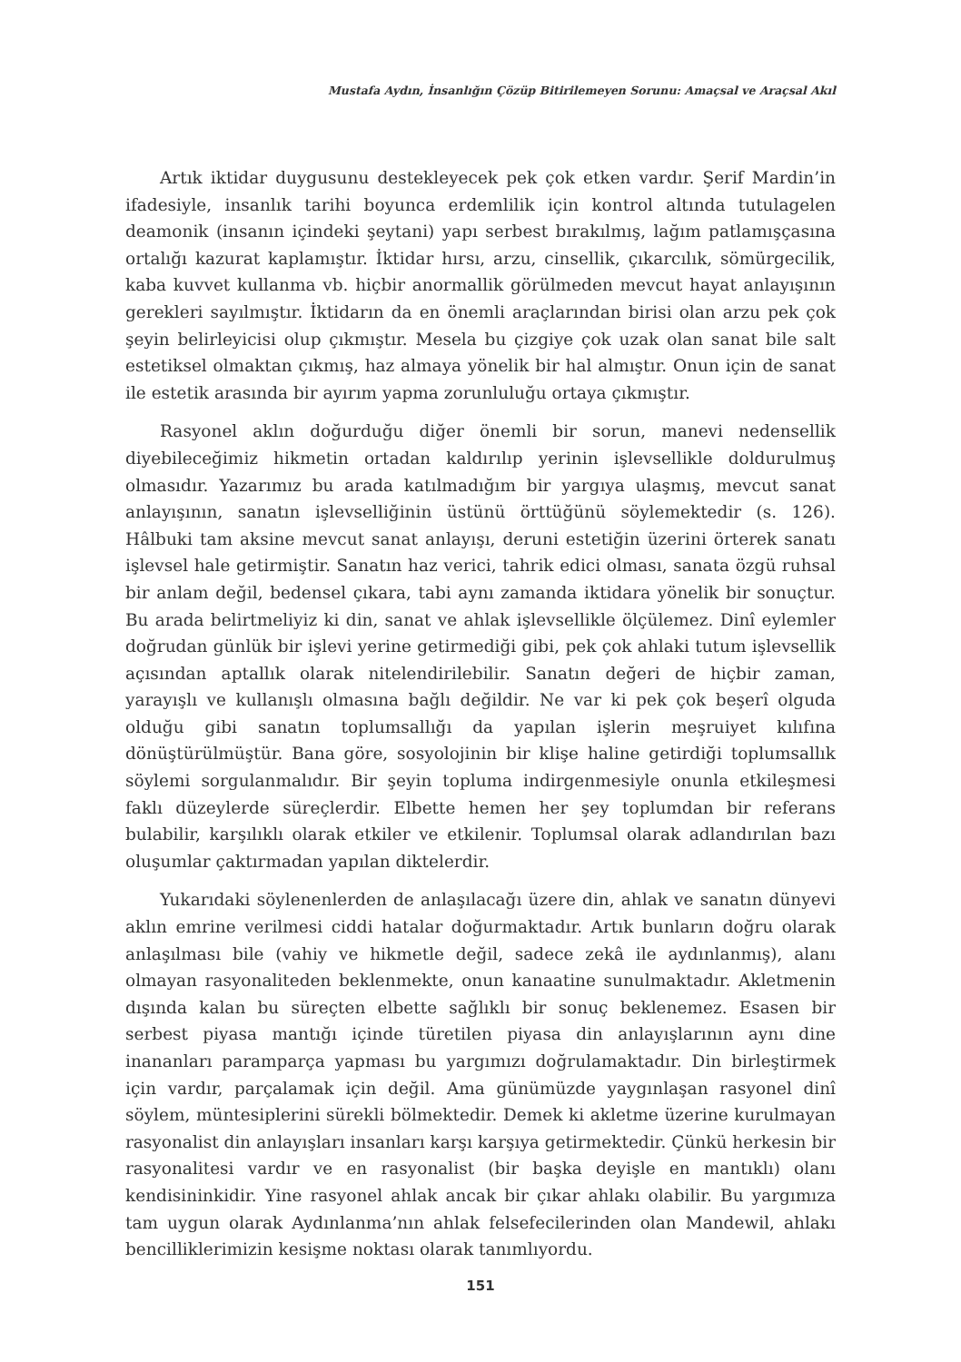Mustafa Aydın, İnsanlığın Çözüp Bitirilemeyen Sorunu: Amaçsal ve Araçsal Akıl
Artık iktidar duygusunu destekleyecek pek çok etken vardır. Şerif Mardin’in ifadesiyle, insanlık tarihi boyunca erdemlilik için kontrol altında tutulagelen deamonik (insanın içindeki şeytani) yapı serbest bırakılmış, lağım patlamışçasına ortalığı kazurat kaplamıştır. İktidar hırsı, arzu, cinsellik, çıkarcılık, sömürgecilik, kaba kuvvet kullanma vb. hiçbir anormallik görülmeden mevcut hayat anlayışının gerekleri sayılmıştır. İktidarın da en önemli araçlarından birisi olan arzu pek çok şeyin belirleyicisi olup çıkmıştır. Mesela bu çizgiye çok uzak olan sanat bile salt estetiksel olmaktan çıkmış, haz almaya yönelik bir hal almıştır. Onun için de sanat ile estetik arasında bir ayırım yapma zorunluluğu ortaya çıkmıştır.
Rasyonel aklın doğurduğu diğer önemli bir sorun, manevi nedensellik diyebileceğimiz hikmetin ortadan kaldırılıp yerinin işlevsellikle doldurulmuş olmasıdır. Yazarımız bu arada katılmadığım bir yargıya ulaşmış, mevcut sanat anlayışının, sanatın işlevselliğinin üstünü örttüğünü söylemektedir (s. 126). Hâlbuki tam aksine mevcut sanat anlayışı, deruni estetiğin üzerini örterek sanatı işlevsel hale getirmiştir. Sanatın haz verici, tahrik edici olması, sanata özgü ruhsal bir anlam değil, bedensel çıkara, tabi aynı zamanda iktidara yönelik bir sonuçtur. Bu arada belirtmeliyiz ki din, sanat ve ahlak işlevsellikle ölçülemez. Dinî eylemler doğrudan günlük bir işlevi yerine getirmediği gibi, pek çok ahlaki tutum işlevsellik açısından aptallık olarak nitelendirilebilir. Sanatın değeri de hiçbir zaman, yarayışlı ve kullanışlı olmasına bağlı değildir. Ne var ki pek çok beşerî olguda olduğu gibi sanatın toplumsallığı da yapılan işlerin meşruiyet kılıfına dönüştürülmüştür. Bana göre, sosyolojinin bir klişe haline getirdiği toplumsallık söylemi sorgulanmalıdır. Bir şeyin topluma indirgenmesiyle onunla etkileşmesi faklı düzeylerde süreçlerdir. Elbette hemen her şey toplumdan bir referans bulabilir, karşılıklı olarak etkiler ve etkilenir. Toplumsal olarak adlandırılan bazı oluşumlar çaktırmadan yapılan diktelerdir.
Yukarıdaki söylenenlerden de anlaşılacağı üzere din, ahlak ve sanatın dünyevi aklın emrine verilmesi ciddi hatalar doğurmaktadır. Artık bunların doğru olarak anlaşılması bile (vahiy ve hikmetle değil, sadece zekâ ile aydınlanmış), alanı olmayan rasyonaliteden beklenmekte, onun kanaatine sunulmaktadır. Akletmenin dışında kalan bu süreçten elbette sağlıklı bir sonuç beklenemez. Esasen bir serbest piyasa mantığı içinde türetilen piyasa din anlayışlarının aynı dine inananları paramparça yapması bu yargımızı doğrulamaktadır. Din birleştirmek için vardır, parçalamak için değil. Ama günümüzde yaygınlaşan rasyonel dinî söylem, müntesiplerini sürekli bölmektedir. Demek ki akletme üzerine kurulmayan rasyonalist din anlayışları insanları karşı karşıya getirmektedir. Çünkü herkesin bir rasyonalitesi vardır ve en rasyonalist (bir başka deyişle en mantıklı) olanı kendisininkidir. Yine rasyonel ahlak ancak bir çıkar ahlakı olabilir. Bu yargımıza tam uygun olarak Aydınlanma’nın ahlak felsefecilerinden olan Mandewil, ahlakı bencilliklerimizin kesişme noktası olarak tanımlıyordu.
151